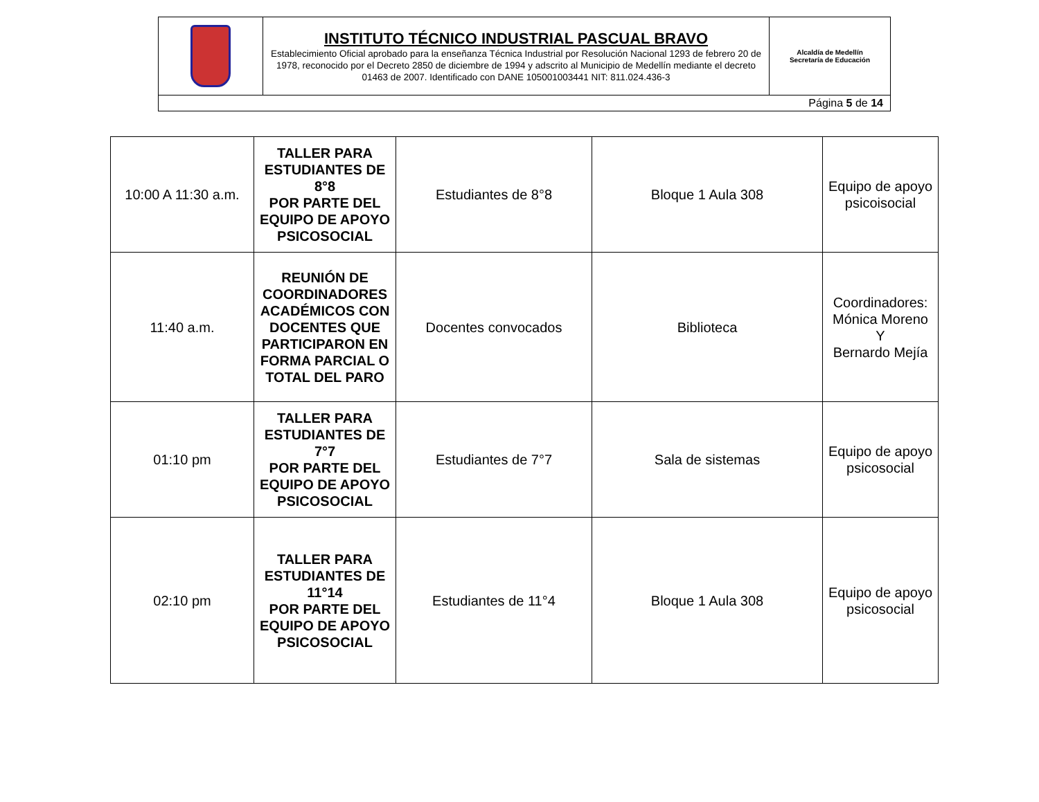| | INSTITUTO TÉCNICO INDUSTRIAL PASCUAL BRAVO Establecimiento Oficial aprobado para la enseñanza Técnica Industrial por Resolución Nacional 1293 de febrero 20 de 1978, reconocido por el Decreto 2850 de diciembre de 1994 y adscrito al Municipio de Medellín mediante el decreto 01463 de 2007. Identificado con DANE 105001003441 NIT: 811.024.436-3 | Alcaldía de Medellín Secretaría de Educación |
| Página 5 de 14 | | |
| 10:00 A 11:30 a.m. | TALLER PARA ESTUDIANTES DE 8°8 POR PARTE DEL EQUIPO DE APOYO PSICOSOCIAL | Estudiantes de 8°8 | Bloque 1 Aula 308 | Equipo de apoyo psicoisocial |
| 11:40 a.m. | REUNIÓN DE COORDINADORES ACADÉMICOS CON DOCENTES QUE PARTICIPARON EN FORMA PARCIAL O TOTAL DEL PARO | Docentes convocados | Biblioteca | Coordinadores: Mónica Moreno Y Bernardo Mejía |
| 01:10 pm | TALLER PARA ESTUDIANTES DE 7°7 POR PARTE DEL EQUIPO DE APOYO PSICOSOCIAL | Estudiantes de 7°7 | Sala de sistemas | Equipo de apoyo psicosocial |
| 02:10 pm | TALLER PARA ESTUDIANTES DE 11°14 POR PARTE DEL EQUIPO DE APOYO PSICOSOCIAL | Estudiantes de 11°4 | Bloque 1 Aula 308 | Equipo de apoyo psicosocial |